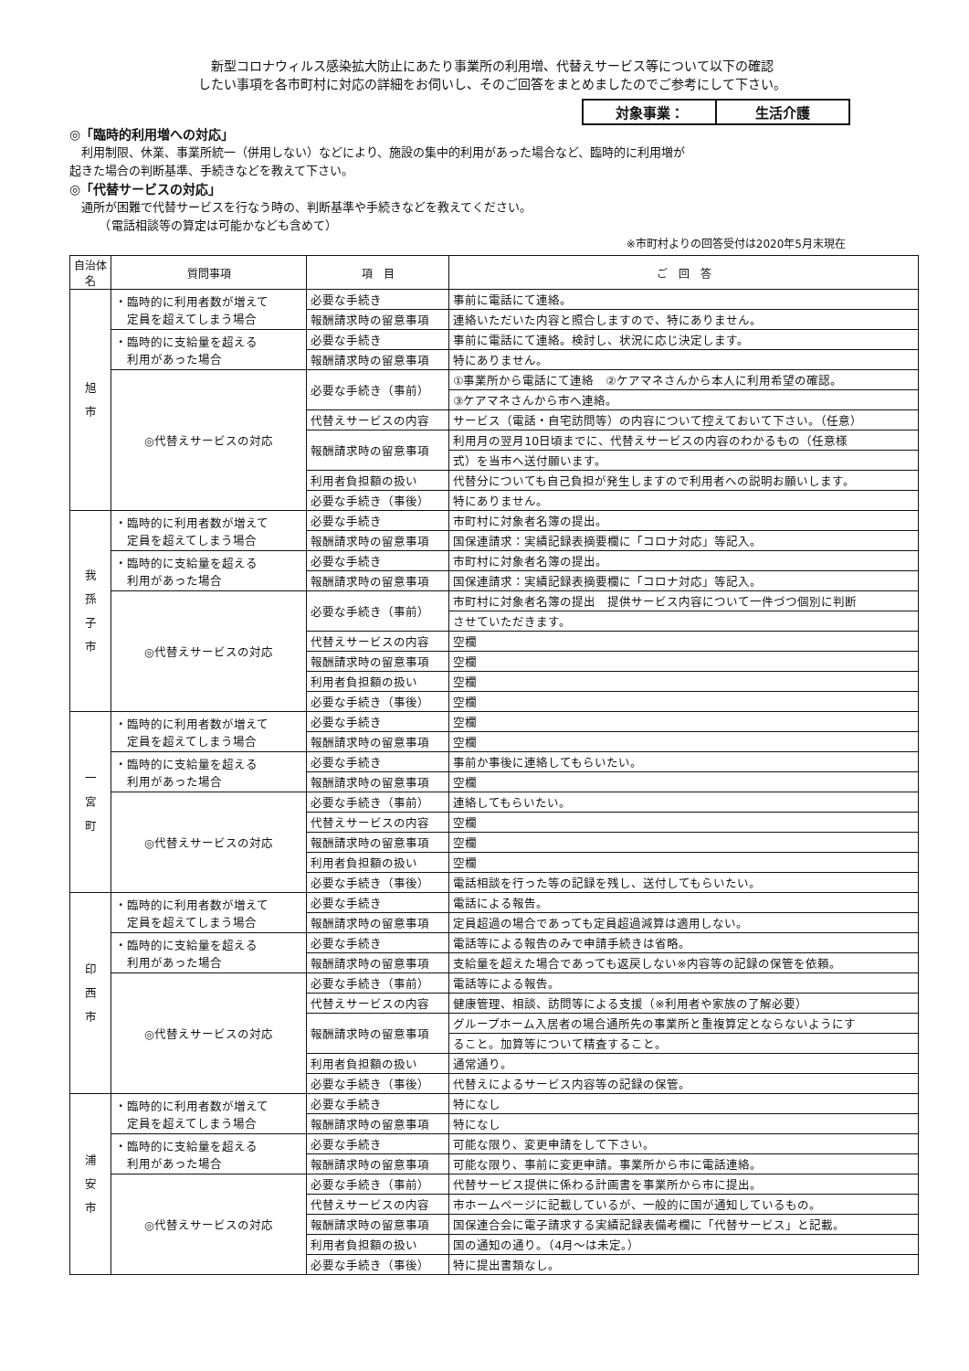新型コロナウィルス感染拡大防止にあたり事業所の利用増、代替えサービス等について以下の確認
したい事項を各市町村に対応の詳細をお伺いし、そのご回答をまとめましたのでご参考にして下さい。
対象事業： 生活介護
◎「臨時的利用増への対応」
　利用制限、休業、事業所統一（併用しない）などにより、施設の集中的利用があった場合など、臨時的に利用増が
起きた場合の判断基準、手続きなどを教えて下さい。
◎「代替サービスの対応」
　通所が困難で代替サービスを行なう時の、判断基準や手続きなどを教えてください。
　　　（電話相談等の算定は可能かなども含めて）
※市町村よりの回答受付は2020年5月末現在
| 自治体名 | 質問事項 | 項 目 | ご 回 答 |
| --- | --- | --- | --- |
| 旭 市 | ・臨時的に利用者数が増えて 定員を超えてしまう場合 | 必要な手続き | 事前に電話にて連絡。 |
| | | 報酬請求時の留意事項 | 連絡いただいた内容と照合しますので、特にありません。 |
| | ・臨時的に支給量を超える 利用があった場合 | 必要な手続き | 事前に電話にて連絡。検討し、状況に応じ決定します。 |
| | | 報酬請求時の留意事項 | 特にありません。 |
| | ◎代替えサービスの対応 | 必要な手続き（事前） | ①事業所から電話にて連絡 ②ケアマネさんから本人に利用希望の確認。 |
| | | | ③ケアマネさんから市へ連絡。 |
| | | 代替えサービスの内容 | サービス（電話・自宅訪問等）の内容について控えておいて下さい。（任意） |
| | | 報酬請求時の留意事項 | 利用月の翌月10日頃までに、代替えサービスの内容のわかるもの（任意様 |
| | | | 式）を当市へ送付願います。 |
| | | 利用者負担額の扱い | 代替分についても自己負担が発生しますので利用者への説明お願いします。 |
| | | 必要な手続き（事後） | 特にありません。 |
| 我 孫 子 市 | ・臨時的に利用者数が増えて 定員を超えてしまう場合 | 必要な手続き | 市町村に対象者名簿の提出。 |
| | | 報酬請求時の留意事項 | 国保連請求：実績記録表摘要欄に「コロナ対応」等記入。 |
| | ・臨時的に支給量を超える 利用があった場合 | 必要な手続き | 市町村に対象者名簿の提出。 |
| | | 報酬請求時の留意事項 | 国保連請求：実績記録表摘要欄に「コロナ対応」等記入。 |
| | ◎代替えサービスの対応 | 必要な手続き（事前） | 市町村に対象者名簿の提出 提供サービス内容について一件づつ個別に判断 |
| | | | させていただきます。 |
| | | 代替えサービスの内容 | 空欄 |
| | | 報酬請求時の留意事項 | 空欄 |
| | | 利用者負担額の扱い | 空欄 |
| | | 必要な手続き（事後） | 空欄 |
| 一 宮 町 | ・臨時的に利用者数が増えて 定員を超えてしまう場合 | 必要な手続き | 空欄 |
| | | 報酬請求時の留意事項 | 空欄 |
| | ・臨時的に支給量を超える 利用があった場合 | 必要な手続き | 事前か事後に連絡してもらいたい。 |
| | | 報酬請求時の留意事項 | 空欄 |
| | ◎代替えサービスの対応 | 必要な手続き（事前） | 連絡してもらいたい。 |
| | | 代替えサービスの内容 | 空欄 |
| | | 報酬請求時の留意事項 | 空欄 |
| | | 利用者負担額の扱い | 空欄 |
| | | 必要な手続き（事後） | 電話相談を行った等の記録を残し、送付してもらいたい。 |
| 印 西 市 | ・臨時的に利用者数が増えて 定員を超えてしまう場合 | 必要な手続き | 電話による報告。 |
| | | 報酬請求時の留意事項 | 定員超過の場合であっても定員超過減算は適用しない。 |
| | ・臨時的に支給量を超える 利用があった場合 | 必要な手続き | 電話等による報告のみで申請手続きは省略。 |
| | | 報酬請求時の留意事項 | 支給量を超えた場合であっても返戻しない※内容等の記録の保管を依頼。 |
| | ◎代替えサービスの対応 | 必要な手続き（事前） | 電話等による報告。 |
| | | 代替えサービスの内容 | 健康管理、相談、訪問等による支援（※利用者や家族の了解必要） |
| | | 報酬請求時の留意事項 | グループホーム入居者の場合通所先の事業所と重複算定とならないようにす |
| | | | ること。加算等について精査すること。 |
| | | 利用者負担額の扱い | 通常通り。 |
| | | 必要な手続き（事後） | 代替えによるサービス内容等の記録の保管。 |
| 浦 安 市 | ・臨時的に利用者数が増えて 定員を超えてしまう場合 | 必要な手続き | 特になし |
| | | 報酬請求時の留意事項 | 特になし |
| | ・臨時的に支給量を超える 利用があった場合 | 必要な手続き | 可能な限り、変更申請をして下さい。 |
| | | 報酬請求時の留意事項 | 可能な限り、事前に変更申請。事業所から市に電話連絡。 |
| | ◎代替えサービスの対応 | 必要な手続き（事前） | 代替サービス提供に係わる計画書を事業所から市に提出。 |
| | | 代替えサービスの内容 | 市ホームページに記載しているが、一般的に国が通知しているもの。 |
| | | 報酬請求時の留意事項 | 国保連合会に電子請求する実績記録表備考欄に「代替サービス」と記載。 |
| | | 利用者負担額の扱い | 国の通知の通り。（4月～は未定。） |
| | | 必要な手続き（事後） | 特に提出書類なし。 |